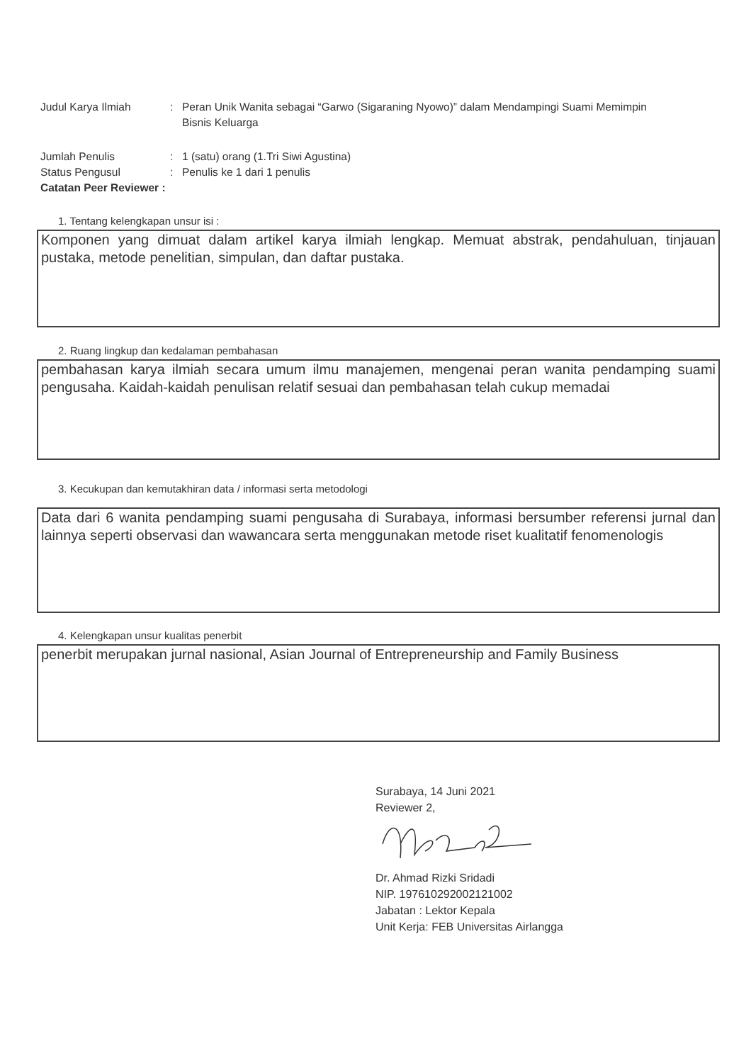Judul Karya Ilmiah : Peran Unik Wanita sebagai “Garwo (Sigaraning Nyowo)” dalam Mendampingi Suami Memimpin Bisnis Keluarga
Jumlah Penulis : 1 (satu) orang (1.Tri Siwi Agustina)
Status Pengusul : Penulis ke 1 dari 1 penulis
Catatan Peer Reviewer :
1. Tentang kelengkapan unsur isi :
Komponen yang dimuat dalam artikel karya ilmiah lengkap. Memuat abstrak, pendahuluan, tinjauan pustaka, metode penelitian, simpulan, dan daftar pustaka.
2. Ruang lingkup dan kedalaman pembahasan
pembahasan karya ilmiah secara umum ilmu manajemen, mengenai peran wanita pendamping suami pengusaha. Kaidah-kaidah penulisan relatif sesuai dan pembahasan telah cukup memadai
3. Kecukupan dan kemutakhiran data / informasi serta metodologi
Data dari 6 wanita pendamping suami pengusaha di Surabaya, informasi bersumber referensi jurnal dan lainnya seperti observasi dan wawancara serta menggunakan metode riset kualitatif fenomenologis
4. Kelengkapan unsur kualitas penerbit
penerbit merupakan jurnal nasional, Asian Journal of Entrepreneurship and Family Business
Surabaya, 14 Juni 2021
Reviewer 2,
Dr. Ahmad Rizki Sridadi
NIP. 197610292002121002
Jabatan : Lektor Kepala
Unit Kerja: FEB Universitas Airlangga